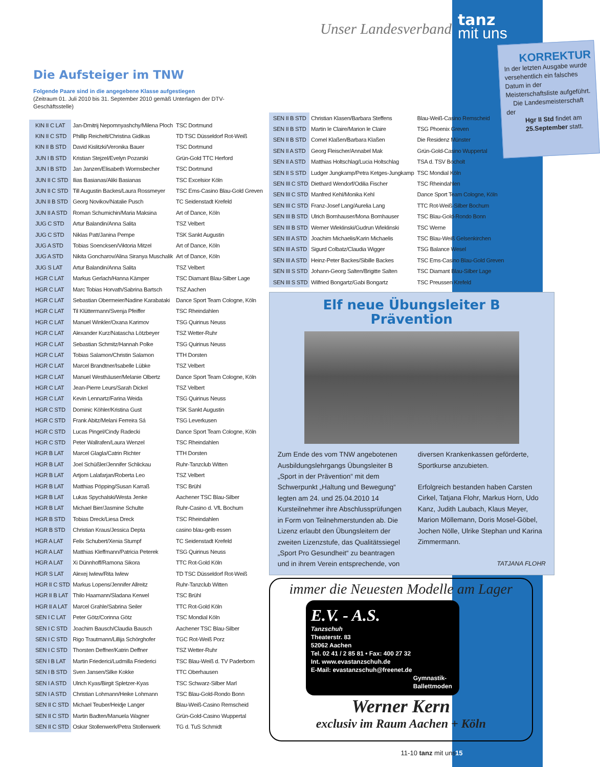Unser Landesverband
tanz
mit uns
Die Aufsteiger im TNW
Folgende Paare sind in die angegebene Klasse aufgestiegen
(Zeitraum 01. Juli 2010 bis 31. September 2010 gemäß Unterlagen der DTV-Geschäftsstelle)
| KIN II C LAT | Jan-Dmitrij Nepomnyashchy/Milena Ploch | TSC Dortmund |
| KIN II C STD | Phillip Reichelt/Christina Gidikas | TD TSC Düsseldorf Rot-Weiß |
| KIN II B STD | David Kislitzki/Veronika Bauer | TSC Dortmund |
| JUN I B STD | Kristian Stejzel/Evelyn Pozarski | Grün-Gold TTC Herford |
| JUN I B STD | Jan Janzen/Elisabeth Wormsbecher | TSC Dortmund |
| JUN II C STD | Ilias Basianas/Aliki Basianas | TSC Excelsior Köln |
| JUN II C STD | Till Augustin Backes/Laura Rossmeyer | TSC Ems-Casino Blau-Gold Greven |
| JUN II B STD | Georg Novikov/Natalie Pusch | TC Seidenstadt Krefeld |
| JUN II A STD | Roman Schumichin/Maria Maksina | Art of Dance, Köln |
| JUG C STD | Artur Balandin/Anna Salita | TSZ Velbert |
| JUG C STD | Niklas Patt/Janina Pempe | TSK Sankt Augustin |
| JUG A STD | Tobias Soencksen/Viktoria Mitzel | Art of Dance, Köln |
| JUG A STD | Nikita Goncharov/Alina Siranya Muschalik | Art of Dance, Köln |
| JUG S LAT | Artur Balandin/Anna Salita | TSZ Velbert |
| HGR C LAT | Markus Gerlach/Hanna Kämper | TSC Diamant Blau-Silber Lage |
| HGR C LAT | Marc Tobias Horvath/Sabrina Bartsch | TSZ Aachen |
| HGR C LAT | Sebastian Obermeier/Nadine Karabataki | Dance Sport Team Cologne, Köln |
| HGR C LAT | Til Klüttermann/Svenja Pfeiffer | TSC Rheindahlen |
| HGR C LAT | Manuel Winkler/Oxana Karimov | TSG Quirinus Neuss |
| HGR C LAT | Alexander Kurz/Natascha Lötzbeyer | TSZ Wetter-Ruhr |
| HGR C LAT | Sebastian Schmitz/Hannah Polke | TSG Quirinus Neuss |
| HGR C LAT | Tobias Salamon/Christin Salamon | TTH Dorsten |
| HGR C LAT | Marcel Brandtner/Isabelle Lübke | TSZ Velbert |
| HGR C LAT | Manuel Westhäuser/Melanie Olbertz | Dance Sport Team Cologne, Köln |
| HGR C LAT | Jean-Pierre Leurs/Sarah Dickel | TSZ Velbert |
| HGR C LAT | Kevin Lennartz/Farina Weida | TSG Quirinus Neuss |
| HGR C STD | Dominic Köhler/Kristina Gust | TSK Sankt Augustin |
| HGR C STD | Frank Abitz/Melani Ferreira Sá | TSG Leverkusen |
| HGR C STD | Lucas Pingel/Cindy Radecki | Dance Sport Team Cologne, Köln |
| HGR C STD | Peter Wallrafen/Laura Wenzel | TSC Rheindahlen |
| HGR B LAT | Marcel Glagla/Catrin Richter | TTH Dorsten |
| HGR B LAT | Joel Schüßler/Jennifer Schlickau | Ruhr-Tanzclub Witten |
| HGR B LAT | Artjom Lalafarjan/Roberta Leo | TSZ Velbert |
| HGR B LAT | Matthias Pöpping/Susan Karraß | TSC Brühl |
| HGR B LAT | Lukas Spychalski/Westa Jenke | Aachener TSC Blau-Silber |
| HGR B LAT | Michael Bier/Jasmine Schulte | Ruhr-Casino d. VfL Bochum |
| HGR B STD | Tobias Dreck/Liesa Dreck | TSC Rheindahlen |
| HGR B STD | Christian Kraus/Jessica Depta | casino blau-gelb essen |
| HGR A LAT | Felix Schubert/Xenia Stumpf | TC Seidenstadt Krefeld |
| HGR A LAT | Matthias Kleffmann/Patricia Peterek | TSG Quirinus Neuss |
| HGR A LAT | Xi Dünnhoff/Ramona Sikora | TTC Rot-Gold Köln |
| HGR S LAT | Alexej Iwlew/Rita Iwlew | TD TSC Düsseldorf Rot-Weiß |
| HGR II C STD | Markus Lopens/Jennifer Allreitz | Ruhr-Tanzclub Witten |
| HGR II B LAT | Thilo Haamann/Sladana Kerwel | TSC Brühl |
| HGR II A LAT | Marcel Grahle/Sabrina Seiler | TTC Rot-Gold Köln |
| SEN I C LAT | Peter Götz/Corinna Götz | TSC Mondial Köln |
| SEN I C STD | Joachim Bausch/Claudia Bausch | Aachener TSC Blau-Silber |
| SEN I C STD | Rigo Trautmann/Lillija Schörghofer | TGC Rot-Weiß Porz |
| SEN I C STD | Thorsten Deffner/Katrin Deffner | TSZ Wetter-Ruhr |
| SEN I B LAT | Martin Friederici/Ludmilla Friederici | TSC Blau-Weiß d. TV Paderborn |
| SEN I B STD | Sven Jansen/Silke Kokke | TTC Oberhausen |
| SEN I A STD | Ulrich Kyas/Birgit Spletzer-Kyas | TSC Schwarz-Silber Marl |
| SEN I A STD | Christian Lohmann/Heike Lohmann | TSC Blau-Gold-Rondo Bonn |
| SEN II C STD | Michael Teuber/Heidje Langer | Blau-Weiß-Casino Remscheid |
| SEN II C STD | Martin Badten/Manuela Wagner | Grün-Gold-Casino Wuppertal |
| SEN II C STD | Oskar Stollenwerk/Petra Stollenwerk | TG d. TuS Schmidt |
| SEN II B STD | Christian Klasen/Barbara Steffens | Blau-Weiß-Casino Remscheid |
| SEN II B STD | Martin le Claire/Marion le Claire | TSG Phoenix Greven |
| SEN II B STD | Cornel Klaßen/Barbara Klaßen | Die Residenz Münster |
| SEN II A STD | Georg Fleischer/Annabel Mak | Grün-Gold-Casino Wuppertal |
| SEN II A STD | Matthias Holtschlag/Lucia Holtschlag | TSA d. TSV Bocholt |
| SEN II S STD | Ludger Jungkamp/Petra Ketges-Jungkamp | TSC Mondial Köln |
| SEN III C STD | Diethard Wendorf/Odilia Fischer | TSC Rheindahlen |
| SEN III C STD | Manfred Kehl/Monika Kehl | Dance Sport Team Cologne, Köln |
| SEN III C STD | Franz-Josef Lang/Aurelia Lang | TTC Rot-Weiß-Silber Bochum |
| SEN III B STD | Ulrich Bornhauser/Mona Bornhauser | TSC Blau-Gold-Rondo Bonn |
| SEN III B STD | Werner Wleklinski/Gudrun Wleklinski | TSC Werne |
| SEN III A STD | Joachim Michaelis/Karin Michaelis | TSC Blau-Weiß Gelsenkirchen |
| SEN III A STD | Sigurd Colbatz/Claudia Wigger | TSG Balance Wesel |
| SEN III A STD | Heinz-Peter Backes/Sibille Backes | TSC Ems-Casino Blau-Gold Greven |
| SEN III S STD | Johann-Georg Salten/Brigitte Salten | TSC Diamant Blau-Silber Lage |
| SEN III S STD | Wilfried Bongartz/Gabi Bongartz | TSC Preussen Krefeld |
KORREKTUR
In der letzten Ausgabe wurde versehentlich ein falsches Datum in der Meisterschaftsliste aufgeführt.
Die Landesmeisterschaft der
Hgr II Std findet am
25.September statt.
Elf neue Übungsleiter B
Prävention
Zum Ende des vom TNW angebotenen Ausbildungslehrgangs Übungsleiter B „Sport in der Prävention“ mit dem Schwerpunkt „Haltung und Bewegung“ legten am 24. und 25.04.2010 14 Kursteilnehmer ihre Abschlussprüfungen in Form von Teilnehmerstunden ab. Die Lizenz erlaubt den Übungsleitern der zweiten Lizenzstufe, das Qualitätssiegel „Sport Pro Gesundheit“ zu beantragen und in ihrem Verein entsprechende, von diversen Krankenkassen geförderte, Sportkurse anzubieten.
Erfolgreich bestanden haben Carsten Cirkel, Tatjana Flohr, Markus Horn, Udo Kanz, Judith Laubach, Klaus Meyer, Marion Möllemann, Doris Mosel-Göbel, Jochen Nölle, Ulrike Stephan und Karina Zimmermann.
TATJANA FLOHR
immer die Neuesten Modelle am Lager
E.V. - A.S.
Tanzschuh
Theaterstr. 83
52062 Aachen
Tel. 02 41 / 2 85 81 • Fax: 400 27 32
Int. www.evastanzschuh.de
E-Mail: evastanzschuh@freenet.de
Gymnastik- Ballettmoden
Werner Kern
exclusiv im Raum Aachen + Köln
11-10 tanz mit uns 15